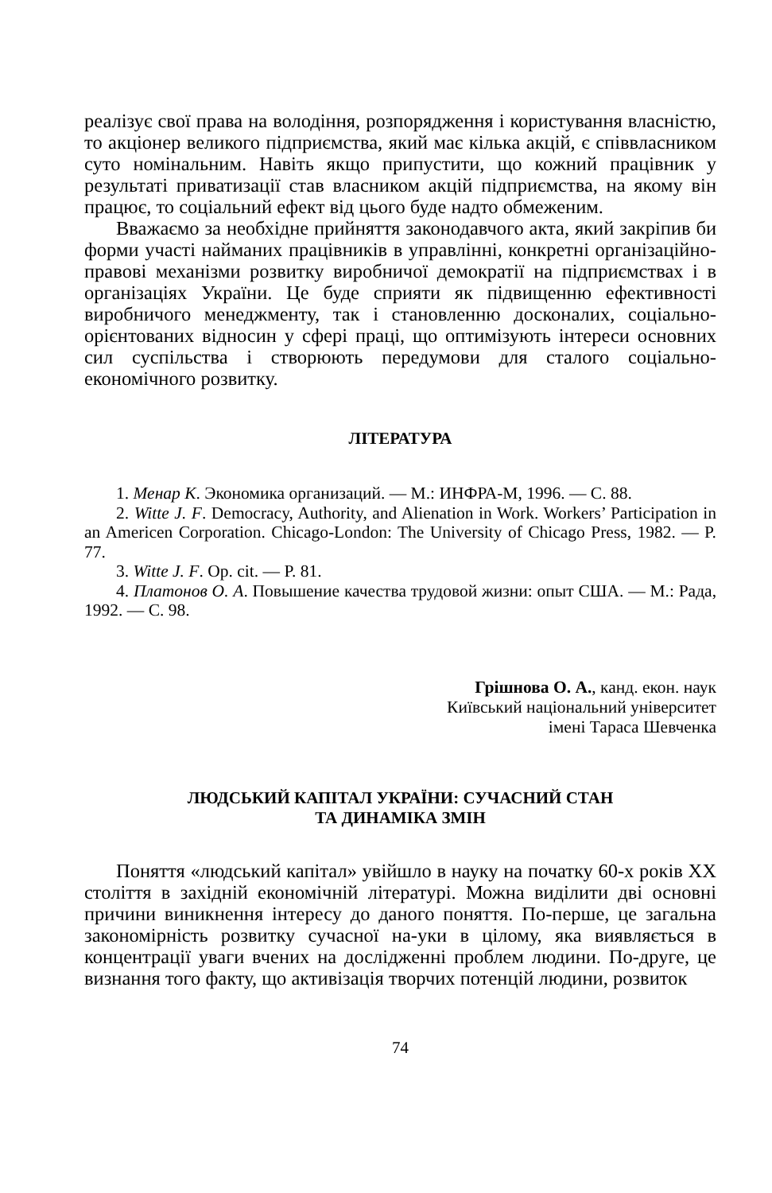реалізує свої права на володіння, розпорядження і користування власністю, то акціонер великого підприємства, який має кілька акцій, є співвласником суто номінальним. Навіть якщо припустити, що кожний працівник у результаті приватизації став власником акцій підприємства, на якому він працює, то соціальний ефект від цього буде надто обмеженим.
Вважаємо за необхідне прийняття законодавчого акта, який закріпив би форми участі найманих працівників в управлінні, конкретні організаційно-правові механізми розвитку виробничої демократії на підприємствах і в організаціях України. Це буде сприяти як підвищенню ефективності виробничого менеджменту, так і становленню досконалих, соціально-орієнтованих відносин у сфері праці, що оптимізують інтереси основних сил суспільства і створюють передумови для сталого соціально-економічного розвитку.
ЛІТЕРАТУРА
1. Менар К. Экономика организаций. — М.: ИНФРА-М, 1996. — С. 88.
2. Witte J. F. Democracy, Authority, and Alienation in Work. Workers’ Participation in an Americen Corporation. Chicago-London: The University of Chicago Press, 1982. — P. 77.
3. Witte J. F. Op. cit. — P. 81.
4. Платонов О. А. Повышение качества трудовой жизни: опыт США. — М.: Рада, 1992. — С. 98.
Грішнова О. А., канд. екон. наук
Київський національний університет
імені Тараса Шевченка
ЛЮДСЬКИЙ КАПІТАЛ УКРАЇНИ: СУЧАСНИЙ СТАН
ТА ДИНАМІКА ЗМІН
Поняття «людський капітал» увійшло в науку на початку 60-х років ХХ століття в західній економічній літературі. Можна виділити дві основні причини виникнення інтересу до даного поняття. По-перше, це загальна закономірність розвитку сучасної на-уки в цілому, яка виявляється в концентрації уваги вчених на дослідженні проблем людини. По-друге, це визнання того факту, що активізація творчих потенцій людини, розвиток
74